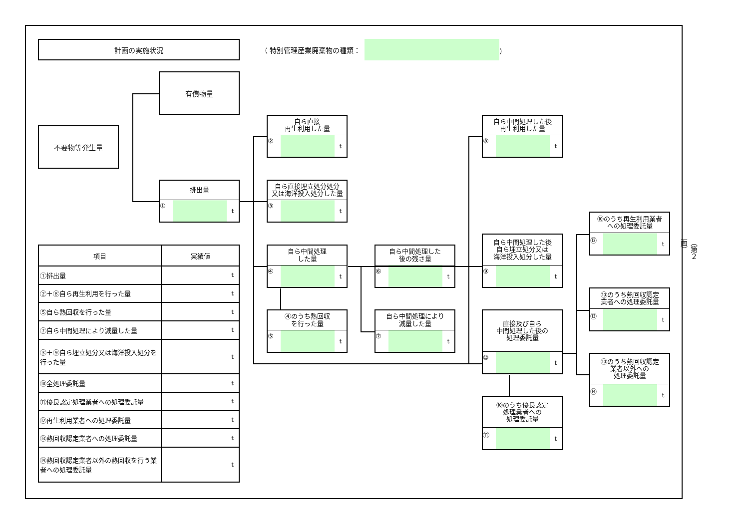計画の実施状況
（ 特別管理産業廃棄物の種類： ）
有償物量
不要物等発生量
排出量
① t
自ら直接
再生利用した量
② t
自ら直接埋立処分処分
又は海洋投入処分した量
③ t
自ら中間処理した後
再生利用した量
⑧ t
⑩のうち再生利用業者
への処理委託量
⑫ t
自ら中間処理した後
自ら埋立処分又は
海洋投入処分した量
⑨ t
| 項目 | 実績値 |
| --- | --- |
| ①排出量 | t |
| ②＋⑧自ら再生利用を行った量 | t |
| ⑤自ら熱回収を行った量 | t |
| ⑦自ら中間処理により減量した量 | t |
| ③＋⑨自ら埋立処分又は海洋投入処分を行った量 | t |
| ⑩全処理委託量 | t |
| ⑪優良認定処理業者への処理委託量 | t |
| ⑫再生利用業者への処理委託量 | t |
| ⑬熱回収認定業者への処理委託量 | t |
| ⑭熱回収認定業者以外の熱回収を行う業者への処理委託量 | t |
自ら中間処理
した量
④ t
自ら中間処理した
後の残さ量
⑥ t
（第２面）
⑩のうち熱回収認定
業者への処理委託量
⑬ t
④のうち熱回収
を行った量
⑤ t
自ら中間処理により
減量した量
⑦ t
直接及び自ら
中間処理した後の
処理委託量
⑩ t
⑩のうち熱回収認定
業者以外への
処理委託量
⑭ t
⑩のうち優良認定
処理業者への
処理委託量
⑪ t